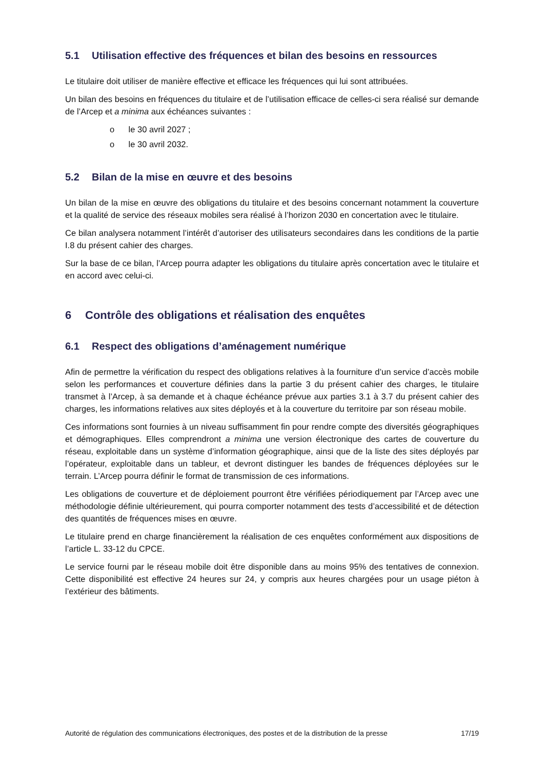5.1 Utilisation effective des fréquences et bilan des besoins en ressources
Le titulaire doit utiliser de manière effective et efficace les fréquences qui lui sont attribuées.
Un bilan des besoins en fréquences du titulaire et de l’utilisation efficace de celles-ci sera réalisé sur demande de l’Arcep et a minima aux échéances suivantes :
o le 30 avril 2027 ;
o le 30 avril 2032.
5.2 Bilan de la mise en œuvre et des besoins
Un bilan de la mise en œuvre des obligations du titulaire et des besoins concernant notamment la couverture et la qualité de service des réseaux mobiles sera réalisé à l’horizon 2030 en concertation avec le titulaire.
Ce bilan analysera notamment l’intérêt d’autoriser des utilisateurs secondaires dans les conditions de la partie I.8 du présent cahier des charges.
Sur la base de ce bilan, l’Arcep pourra adapter les obligations du titulaire après concertation avec le titulaire et en accord avec celui-ci.
6 Contrôle des obligations et réalisation des enquêtes
6.1 Respect des obligations d’aménagement numérique
Afin de permettre la vérification du respect des obligations relatives à la fourniture d’un service d’accès mobile selon les performances et couverture définies dans la partie 3 du présent cahier des charges, le titulaire transmet à l’Arcep, à sa demande et à chaque échéance prévue aux parties 3.1 à 3.7 du présent cahier des charges, les informations relatives aux sites déployés et à la couverture du territoire par son réseau mobile.
Ces informations sont fournies à un niveau suffisamment fin pour rendre compte des diversités géographiques et démographiques. Elles comprendront a minima une version électronique des cartes de couverture du réseau, exploitable dans un système d’information géographique, ainsi que de la liste des sites déployés par l’opérateur, exploitable dans un tableur, et devront distinguer les bandes de fréquences déployées sur le terrain. L’Arcep pourra définir le format de transmission de ces informations.
Les obligations de couverture et de déploiement pourront être vérifiées périodiquement par l’Arcep avec une méthodologie définie ultérieurement, qui pourra comporter notamment des tests d’accessibilité et de détection des quantités de fréquences mises en œuvre.
Le titulaire prend en charge financièrement la réalisation de ces enquêtes conformément aux dispositions de l’article L. 33-12 du CPCE.
Le service fourni par le réseau mobile doit être disponible dans au moins 95% des tentatives de connexion. Cette disponibilité est effective 24 heures sur 24, y compris aux heures chargées pour un usage piéton à l’extérieur des bâtiments.
Autorité de régulation des communications électroniques, des postes et de la distribution de la presse 17/19